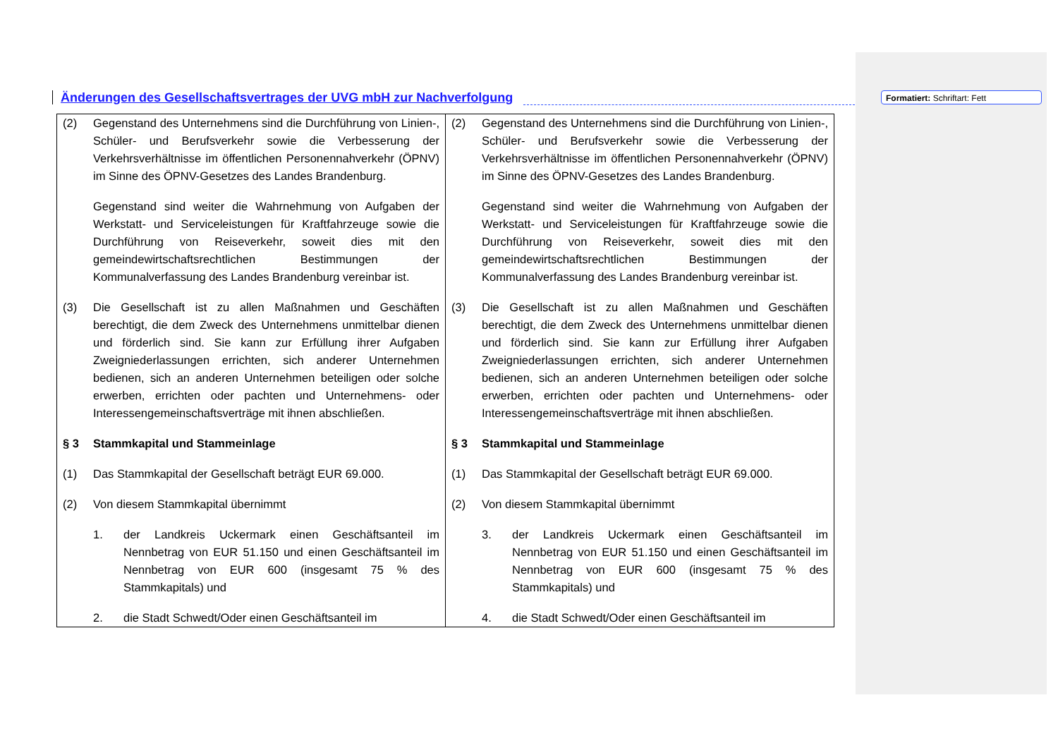Änderungen des Gesellschaftsvertrages der UVG mbH zur Nachverfolgung
Formatiert: Schriftart: Fett
| (2) Gegenstand des Unternehmens sind die Durchführung von Linien-, Schüler- und Berufsverkehr sowie die Verbesserung der Verkehrsverhältnisse im öffentlichen Personennahverkehr (ÖPNV) im Sinne des ÖPNV-Gesetzes des Landes Brandenburg. Gegenstand sind weiter die Wahrnehmung von Aufgaben der Werkstatt- und Serviceleistungen für Kraftfahrzeuge sowie die Durchführung von Reiseverkehr, soweit dies mit den gemeindewirtschaftsrechtlichen Bestimmungen der Kommunalverfassung des Landes Brandenburg vereinbar ist. (3) Die Gesellschaft ist zu allen Maßnahmen und Geschäften berechtigt, die dem Zweck des Unternehmens unmittelbar dienen und förderlich sind. Sie kann zur Erfüllung ihrer Aufgaben Zweigniederlassungen errichten, sich anderer Unternehmen bedienen, sich an anderen Unternehmen beteiligen oder solche erwerben, errichten oder pachten und Unternehmens- oder Interessengemeinschaftsverträge mit ihnen abschließen. § 3 Stammkapital und Stammeinlage (1) Das Stammkapital der Gesellschaft beträgt EUR 69.000. (2) Von diesem Stammkapital übernimmt 1. der Landkreis Uckermark einen Geschäftsanteil im Nennbetrag von EUR 51.150 und einen Geschäftsanteil im Nennbetrag von EUR 600 (insgesamt 75 % des Stammkapitals) und 2. die Stadt Schwedt/Oder einen Geschäftsanteil im | (2) Gegenstand des Unternehmens sind die Durchführung von Linien-, Schüler- und Berufsverkehr sowie die Verbesserung der Verkehrsverhältnisse im öffentlichen Personennahverkehr (ÖPNV) im Sinne des ÖPNV-Gesetzes des Landes Brandenburg. Gegenstand sind weiter die Wahrnehmung von Aufgaben der Werkstatt- und Serviceleistungen für Kraftfahrzeuge sowie die Durchführung von Reiseverkehr, soweit dies mit den gemeindewirtschaftsrechtlichen Bestimmungen der Kommunalverfassung des Landes Brandenburg vereinbar ist. (3) Die Gesellschaft ist zu allen Maßnahmen und Geschäften berechtigt, die dem Zweck des Unternehmens unmittelbar dienen und förderlich sind. Sie kann zur Erfüllung ihrer Aufgaben Zweigniederlassungen errichten, sich anderer Unternehmen bedienen, sich an anderen Unternehmen beteiligen oder solche erwerben, errichten oder pachten und Unternehmens- oder Interessengemeinschaftsverträge mit ihnen abschließen. § 3 Stammkapital und Stammeinlage (1) Das Stammkapital der Gesellschaft beträgt EUR 69.000. (2) Von diesem Stammkapital übernimmt 3. der Landkreis Uckermark einen Geschäftsanteil im Nennbetrag von EUR 51.150 und einen Geschäftsanteil im Nennbetrag von EUR 600 (insgesamt 75 % des Stammkapitals) und 4. die Stadt Schwedt/Oder einen Geschäftsanteil im |